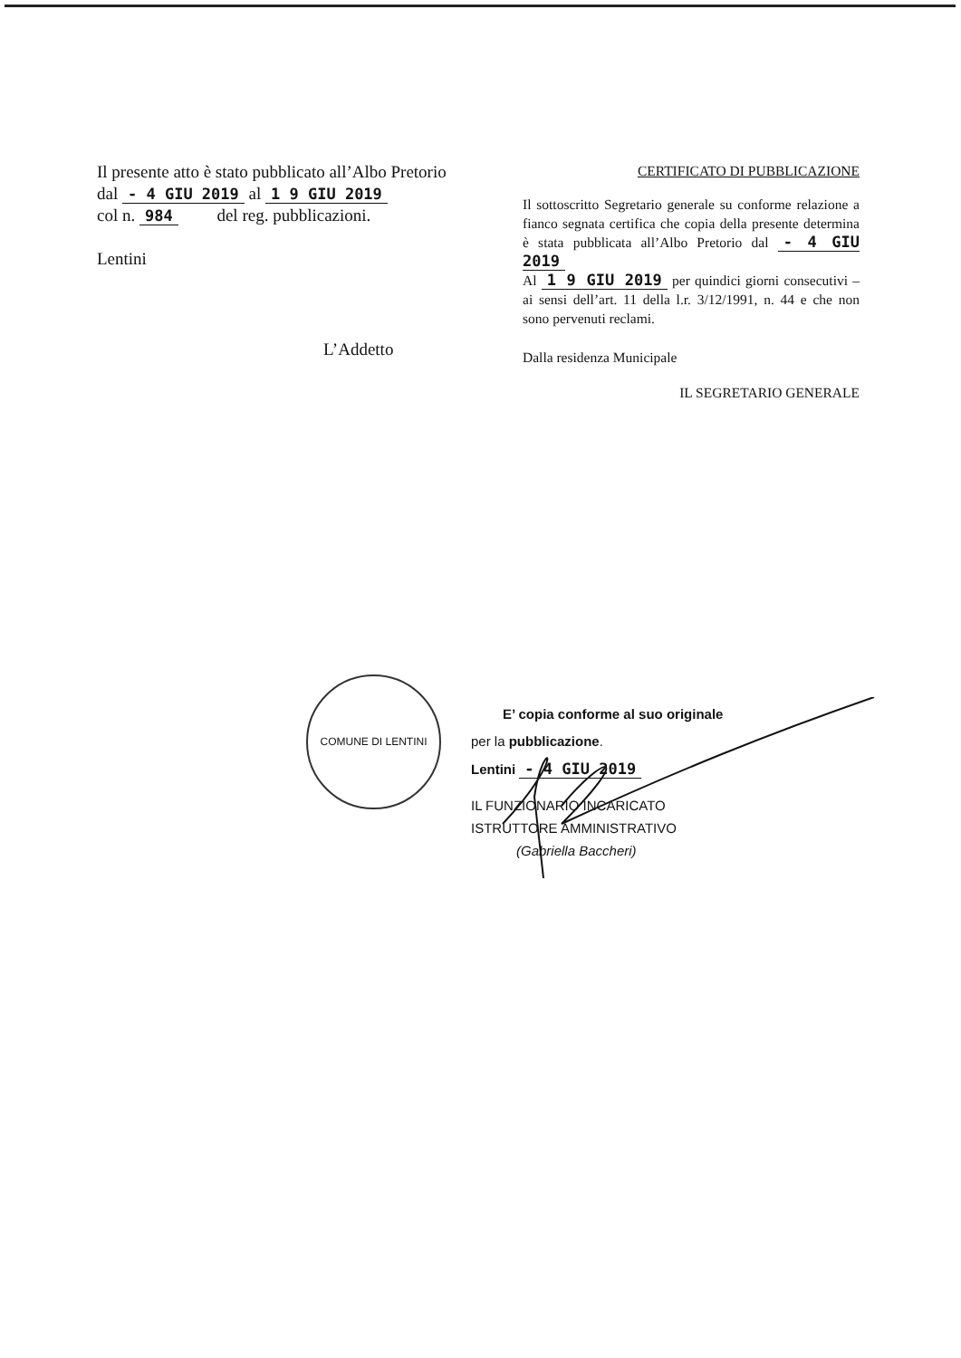Il presente atto è stato pubblicato all’Albo Pretorio
dal - 4 GIU 2019 al 1 9 GIU 2019
col n. 984 del reg. pubblicazioni.
Lentini
L’Addetto
CERTIFICATO DI PUBBLICAZIONE
Il sottoscritto Segretario generale su conforme relazione a fianco segnata certifica che copia della presente determina è stata pubblicata all’Albo Pretorio dal - 4 GIU 2019
Al 1 9 GIU 2019 per quindici giorni consecutivi – ai sensi dell’art. 11 della l.r. 3/12/1991, n. 44 e che non sono pervenuti reclami.
Dalla residenza Municipale
IL SEGRETARIO GENERALE
COMUNE DI LENTINI
E’ copia conforme al suo originale
per la pubblicazione.
Lentini - 4 GIU 2019
IL FUNZIONARIO INCARICATO
ISTRUTTORE AMMINISTRATIVO
(Gabriella Baccheri)